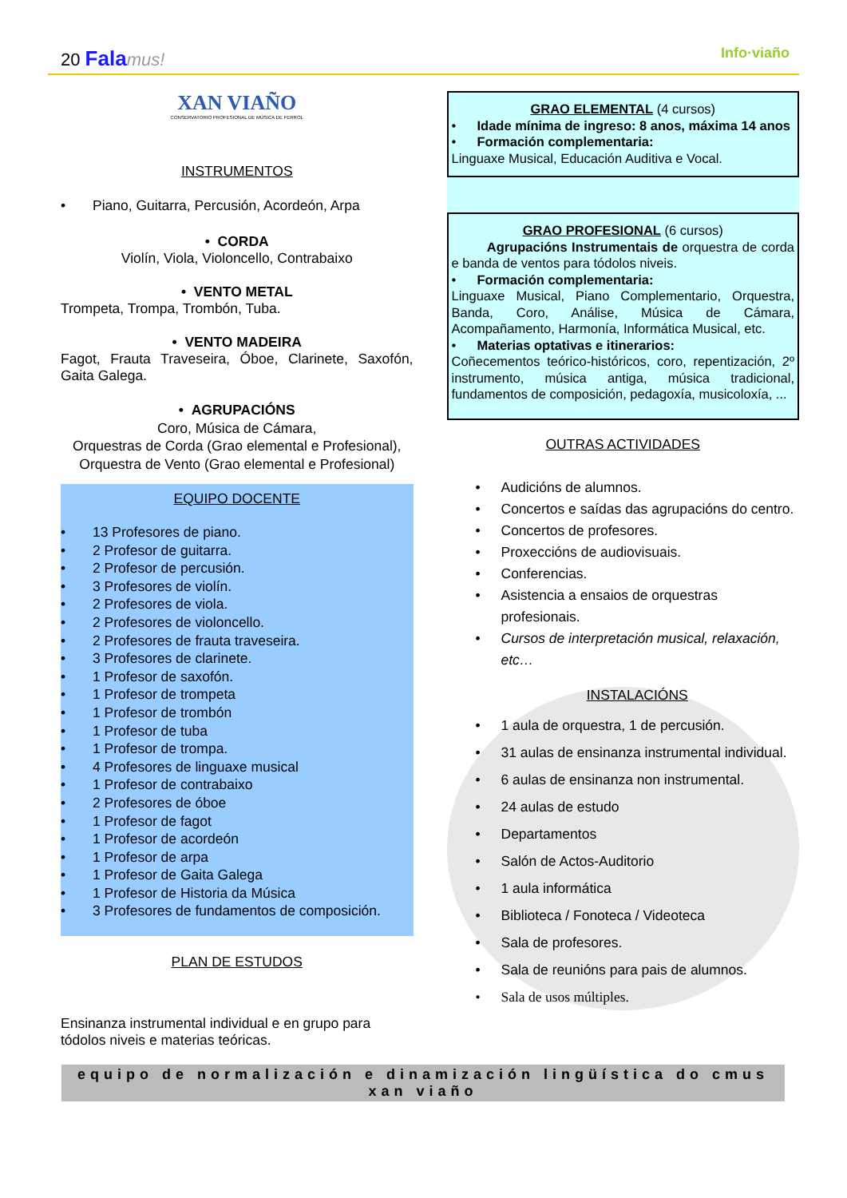20 Fala mus! Info·viaño
XAN VIAÑO
CONSERVATORIO PROFESIONAL DE MÚSICA DE FERROL
INSTRUMENTOS
Piano, Guitarra, Percusión, Acordeón, Arpa
• CORDA
Violín, Viola, Violoncello, Contrabaixo
• VENTO METAL
Trompeta, Trompa, Trombón, Tuba.
• VENTO MADEIRA
Fagot, Frauta Traveseira, Óboe, Clarinete, Saxofón, Gaita Galega.
• AGRUPACIÓNS
Coro, Música de Cámara,
Orquestras de Corda (Grao elemental e Profesional), Orquestra de Vento (Grao elemental e Profesional)
EQUIPO DOCENTE
13 Profesores de piano.
2 Profesor de guitarra.
2 Profesor de percusión.
3 Profesores de violín.
2 Profesores de viola.
2 Profesores de violoncello.
2 Profesores de frauta traveseira.
3 Profesores de clarinete.
1 Profesor de saxofón.
1 Profesor de trompeta
1 Profesor de trombón
1 Profesor de tuba
1 Profesor de trompa.
4 Profesores de linguaxe musical
1 Profesor de contrabaixo
2 Profesores de óboe
1 Profesor de fagot
1 Profesor de acordeón
1 Profesor de arpa
1 Profesor de Gaita Galega
1 Profesor de Historia da Música
3 Profesores de fundamentos de composición.
PLAN DE ESTUDOS
Ensinanza instrumental individual e en grupo para tódolos niveis e materias teóricas.
GRAO ELEMENTAL (4 cursos)
Idade mínima de ingreso: 8 anos, máxima 14 anos
Formación complementaria:
Linguaxe Musical, Educación Auditiva e Vocal.
GRAO PROFESIONAL (6 cursos)
Agrupacións Instrumentais de orquestra de corda e banda de ventos para tódolos niveis.
Formación complementaria:
Linguaxe Musical, Piano Complementario, Orquestra, Banda, Coro, Análise, Música de Cámara, Acompañamento, Harmonía, Informática Musical, etc.
Materias optativas e itinerarios:
Coñecementos teórico-históricos, coro, repentización, 2º instrumento, música antiga, música tradicional, fundamentos de composición, pedagoxía, musicoloxía, ...
OUTRAS ACTIVIDADES
Audicións de alumnos.
Concertos e saídas das agrupacións do centro.
Concertos de profesores.
Proxeccións de audiovisuais.
Conferencias.
Asistencia a ensaios de orquestras profesionais.
Cursos de interpretación musical, relaxación, etc…
INSTALACIÓNS
1 aula de orquestra, 1 de percusión.
31 aulas de ensinanza instrumental individual.
6 aulas de ensinanza non instrumental.
24 aulas de estudo
Departamentos
Salón de Actos-Auditorio
1 aula informática
Biblioteca / Fonoteca / Videoteca
Sala de profesores.
Sala de reunións para pais de alumnos.
Sala de usos múltiples.
equipo de normalización e dinamización lingüística do cmus xan viaño